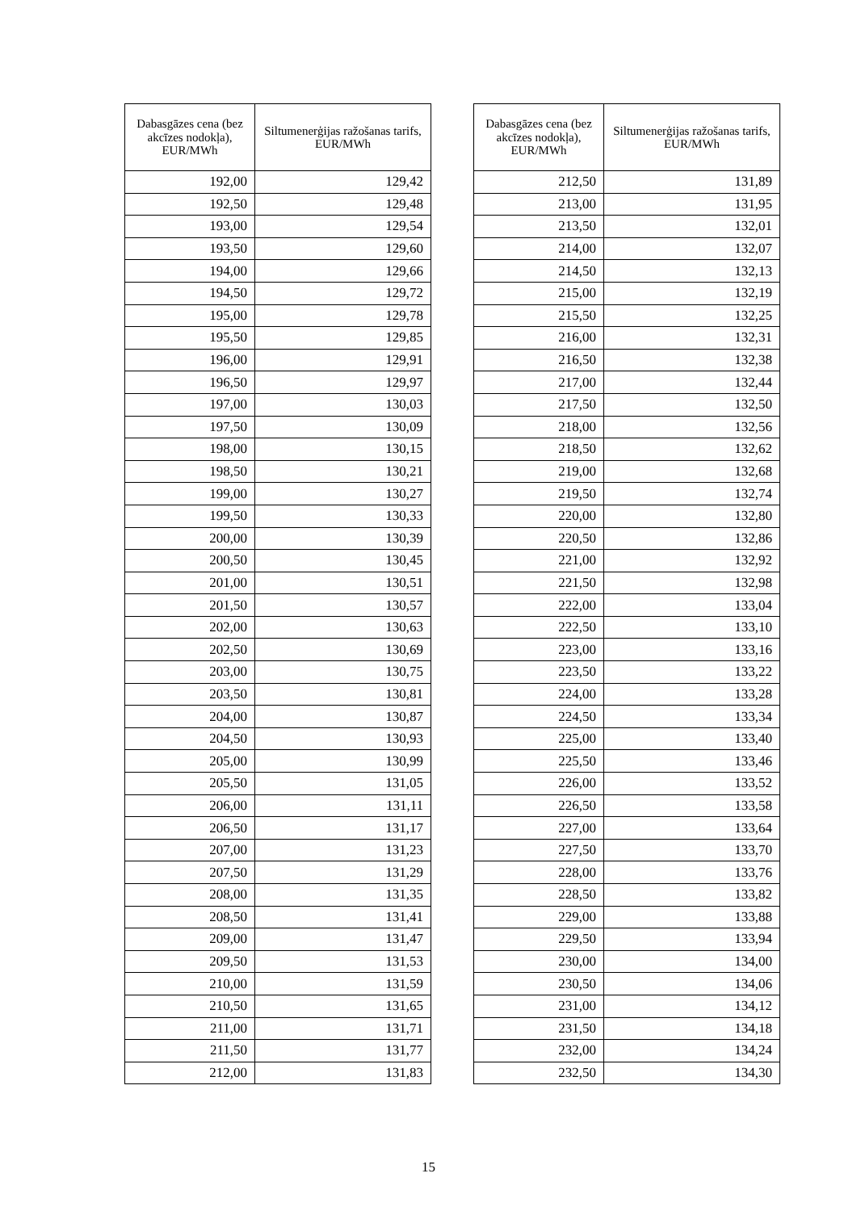| Dabasgāzes cena (bez akcīzes nodokļa), EUR/MWh | Siltumenerģijas ražošanas tarifs, EUR/MWh |
| --- | --- |
| 192,00 | 129,42 |
| 192,50 | 129,48 |
| 193,00 | 129,54 |
| 193,50 | 129,60 |
| 194,00 | 129,66 |
| 194,50 | 129,72 |
| 195,00 | 129,78 |
| 195,50 | 129,85 |
| 196,00 | 129,91 |
| 196,50 | 129,97 |
| 197,00 | 130,03 |
| 197,50 | 130,09 |
| 198,00 | 130,15 |
| 198,50 | 130,21 |
| 199,00 | 130,27 |
| 199,50 | 130,33 |
| 200,00 | 130,39 |
| 200,50 | 130,45 |
| 201,00 | 130,51 |
| 201,50 | 130,57 |
| 202,00 | 130,63 |
| 202,50 | 130,69 |
| 203,00 | 130,75 |
| 203,50 | 130,81 |
| 204,00 | 130,87 |
| 204,50 | 130,93 |
| 205,00 | 130,99 |
| 205,50 | 131,05 |
| 206,00 | 131,11 |
| 206,50 | 131,17 |
| 207,00 | 131,23 |
| 207,50 | 131,29 |
| 208,00 | 131,35 |
| 208,50 | 131,41 |
| 209,00 | 131,47 |
| 209,50 | 131,53 |
| 210,00 | 131,59 |
| 210,50 | 131,65 |
| 211,00 | 131,71 |
| 211,50 | 131,77 |
| 212,00 | 131,83 |
| Dabasgāzes cena (bez akcīzes nodokļa), EUR/MWh | Siltumenerģijas ražošanas tarifs, EUR/MWh |
| --- | --- |
| 212,50 | 131,89 |
| 213,00 | 131,95 |
| 213,50 | 132,01 |
| 214,00 | 132,07 |
| 214,50 | 132,13 |
| 215,00 | 132,19 |
| 215,50 | 132,25 |
| 216,00 | 132,31 |
| 216,50 | 132,38 |
| 217,00 | 132,44 |
| 217,50 | 132,50 |
| 218,00 | 132,56 |
| 218,50 | 132,62 |
| 219,00 | 132,68 |
| 219,50 | 132,74 |
| 220,00 | 132,80 |
| 220,50 | 132,86 |
| 221,00 | 132,92 |
| 221,50 | 132,98 |
| 222,00 | 133,04 |
| 222,50 | 133,10 |
| 223,00 | 133,16 |
| 223,50 | 133,22 |
| 224,00 | 133,28 |
| 224,50 | 133,34 |
| 225,00 | 133,40 |
| 225,50 | 133,46 |
| 226,00 | 133,52 |
| 226,50 | 133,58 |
| 227,00 | 133,64 |
| 227,50 | 133,70 |
| 228,00 | 133,76 |
| 228,50 | 133,82 |
| 229,00 | 133,88 |
| 229,50 | 133,94 |
| 230,00 | 134,00 |
| 230,50 | 134,06 |
| 231,00 | 134,12 |
| 231,50 | 134,18 |
| 232,00 | 134,24 |
| 232,50 | 134,30 |
15